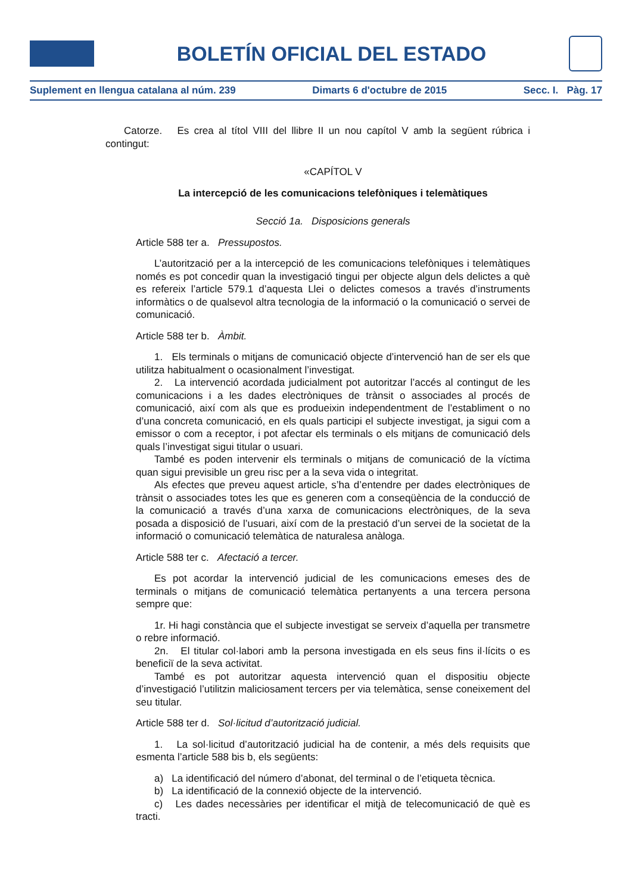BOLETÍN OFICIAL DEL ESTADO
Suplement en llengua catalana al núm. 239 Dimarts 6 d'octubre de 2015 Secc. I. Pàg. 17
Catorze. Es crea al títol VIII del llibre II un nou capítol V amb la següent rúbrica i contingut:
«CAPÍTOL V
La intercepció de les comunicacions telefòniques i telemàtiques
Secció 1a. Disposicions generals
Article 588 ter a. Pressupostos.
L’autorització per a la intercepció de les comunicacions telefòniques i telemàtiques només es pot concedir quan la investigació tingui per objecte algun dels delictes a què es refereix l’article 579.1 d’aquesta Llei o delictes comesos a través d’instruments informàtics o de qualsevol altra tecnologia de la informació o la comunicació o servei de comunicació.
Article 588 ter b. Àmbit.
1. Els terminals o mitjans de comunicació objecte d’intervenció han de ser els que utilitza habitualment o ocasionalment l’investigat.
2. La intervenció acordada judicialment pot autoritzar l’accés al contingut de les comunicacions i a les dades electròniques de trànsit o associades al procés de comunicació, així com als que es produeixin independentment de l’establiment o no d’una concreta comunicació, en els quals participi el subjecte investigat, ja sigui com a emissor o com a receptor, i pot afectar els terminals o els mitjans de comunicació dels quals l’investigat sigui titular o usuari.
També es poden intervenir els terminals o mitjans de comunicació de la víctima quan sigui previsible un greu risc per a la seva vida o integritat.
Als efectes que preveu aquest article, s’ha d’entendre per dades electròniques de trànsit o associades totes les que es generen com a conseqüència de la conducció de la comunicació a través d’una xarxa de comunicacions electròniques, de la seva posada a disposició de l’usuari, així com de la prestació d’un servei de la societat de la informació o comunicació telemàtica de naturalesa anàloga.
Article 588 ter c. Afectació a tercer.
Es pot acordar la intervenció judicial de les comunicacions emeses des de terminals o mitjans de comunicació telemàtica pertanyents a una tercera persona sempre que:
1r. Hi hagi constància que el subjecte investigat se serveix d’aquella per transmetre o rebre informació.
2n. El titular col·labori amb la persona investigada en els seus fins il·lícits o es beneficiï de la seva activitat.
També es pot autoritzar aquesta intervenció quan el dispositiu objecte d’investigació l’utilitzin maliciosament tercers per via telemàtica, sense coneixement del seu titular.
Article 588 ter d. Sol·licitud d’autorització judicial.
1. La sol·licitud d’autorització judicial ha de contenir, a més dels requisits que esmenta l’article 588 bis b, els següents:
a) La identificació del número d’abonat, del terminal o de l’etiqueta tècnica.
b) La identificació de la connexió objecte de la intervenció.
c) Les dades necessàries per identificar el mitjà de telecomunicació de què es tracti.